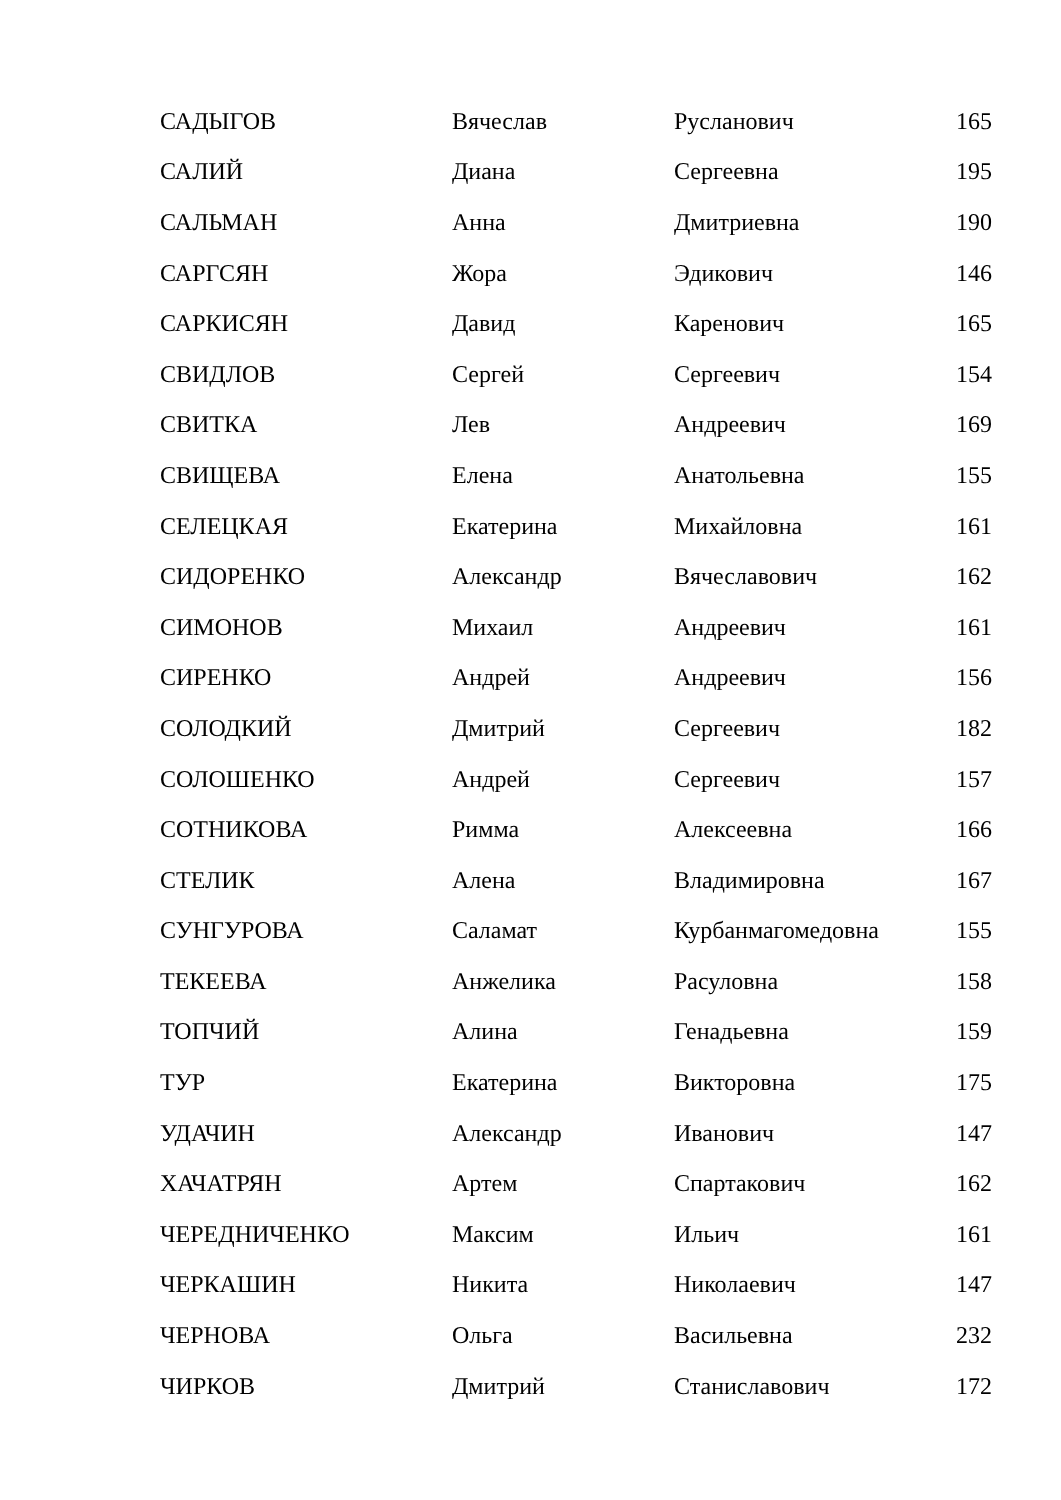| САДЫГОВ | Вячеслав | Русланович | 165 |
| САЛИЙ | Диана | Сергеевна | 195 |
| САЛЬМАН | Анна | Дмитриевна | 190 |
| САРГСЯН | Жора | Эдикович | 146 |
| САРКИСЯН | Давид | Каренович | 165 |
| СВИДЛОВ | Сергей | Сергеевич | 154 |
| СВИТКА | Лев | Андреевич | 169 |
| СВИЩЕВА | Елена | Анатольевна | 155 |
| СЕЛЕЦКАЯ | Екатерина | Михайловна | 161 |
| СИДОРЕНКО | Александр | Вячеславович | 162 |
| СИМОНОВ | Михаил | Андреевич | 161 |
| СИРЕНКО | Андрей | Андреевич | 156 |
| СОЛОДКИЙ | Дмитрий | Сергеевич | 182 |
| СОЛОШЕНКО | Андрей | Сергеевич | 157 |
| СОТНИКОВА | Римма | Алексеевна | 166 |
| СТЕЛИК | Алена | Владимировна | 167 |
| СУНГУРОВА | Саламат | Курбанмагомедовна | 155 |
| ТЕКЕЕВА | Анжелика | Расуловна | 158 |
| ТОПЧИЙ | Алина | Генадьевна | 159 |
| ТУР | Екатерина | Викторовна | 175 |
| УДАЧИН | Александр | Иванович | 147 |
| ХАЧАТРЯН | Артем | Спартакович | 162 |
| ЧЕРЕДНИЧЕНКО | Максим | Ильич | 161 |
| ЧЕРКАШИН | Никита | Николаевич | 147 |
| ЧЕРНОВА | Ольга | Васильевна | 232 |
| ЧИРКОВ | Дмитрий | Станиславович | 172 |